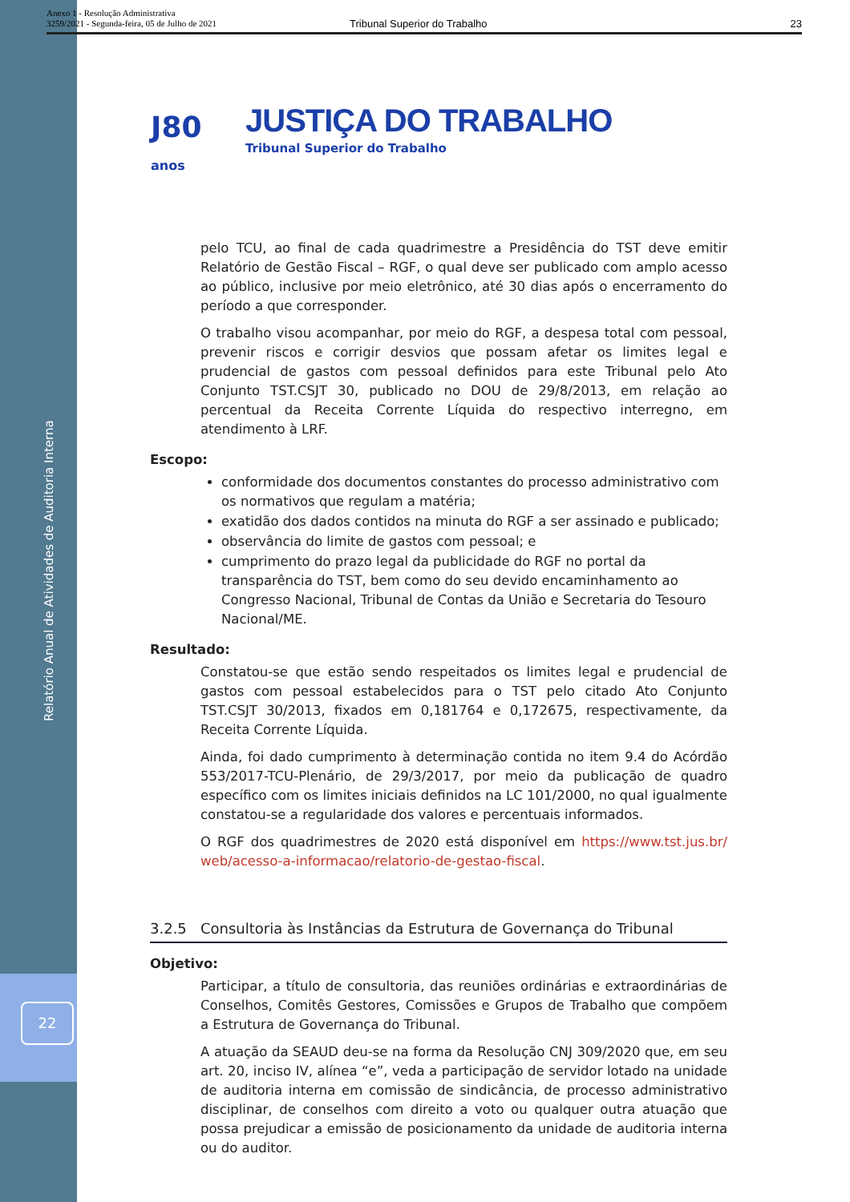Relatório Anual de Atividades de Auditoria Interna
22
Anexo 1 - Resolução Administrativa
3259/2021 - Segunda-feira, 05 de Julho de 2021
Tribunal Superior do Trabalho 23
J80
anos
JUSTIÇA DO TRABALHO
Tribunal Superior do Trabalho
pelo TCU, ao final de cada quadrimestre a Presidência do TST deve emitir Relatório de Gestão Fiscal – RGF, o qual deve ser publicado com amplo acesso ao público, inclusive por meio eletrônico, até 30 dias após o encerramento do período a que corresponder.
O trabalho visou acompanhar, por meio do RGF, a despesa total com pessoal, prevenir riscos e corrigir desvios que possam afetar os limites legal e prudencial de gastos com pessoal definidos para este Tribunal pelo Ato Conjunto TST.CSJT 30, publicado no DOU de 29/8/2013, em relação ao percentual da Receita Corrente Líquida do respectivo interregno, em atendimento à LRF.
Escopo:
conformidade dos documentos constantes do processo administrativo com os normativos que regulam a matéria;
exatidão dos dados contidos na minuta do RGF a ser assinado e publicado;
observância do limite de gastos com pessoal; e
cumprimento do prazo legal da publicidade do RGF no portal da transparência do TST, bem como do seu devido encaminhamento ao Congresso Nacional, Tribunal de Contas da União e Secretaria do Tesouro Nacional/ME.
Resultado:
Constatou-se que estão sendo respeitados os limites legal e prudencial de gastos com pessoal estabelecidos para o TST pelo citado Ato Conjunto TST.CSJT 30/2013, fixados em 0,181764 e 0,172675, respectivamente, da Receita Corrente Líquida.
Ainda, foi dado cumprimento à determinação contida no item 9.4 do Acórdão 553/2017-TCU-Plenário, de 29/3/2017, por meio da publicação de quadro específico com os limites iniciais definidos na LC 101/2000, no qual igualmente constatou-se a regularidade dos valores e percentuais informados.
O RGF dos quadrimestres de 2020 está disponível em https://www.tst.jus.br/ web/acesso-a-informacao/relatorio-de-gestao-fiscal.
3.2.5 Consultoria às Instâncias da Estrutura de Governança do Tribunal
Objetivo:
Participar, a título de consultoria, das reuniões ordinárias e extraordinárias de Conselhos, Comitês Gestores, Comissões e Grupos de Trabalho que compõem a Estrutura de Governança do Tribunal.
A atuação da SEAUD deu-se na forma da Resolução CNJ 309/2020 que, em seu art. 20, inciso IV, alínea “e”, veda a participação de servidor lotado na unidade de auditoria interna em comissão de sindicância, de processo administrativo disciplinar, de conselhos com direito a voto ou qualquer outra atuação que possa prejudicar a emissão de posicionamento da unidade de auditoria interna ou do auditor.